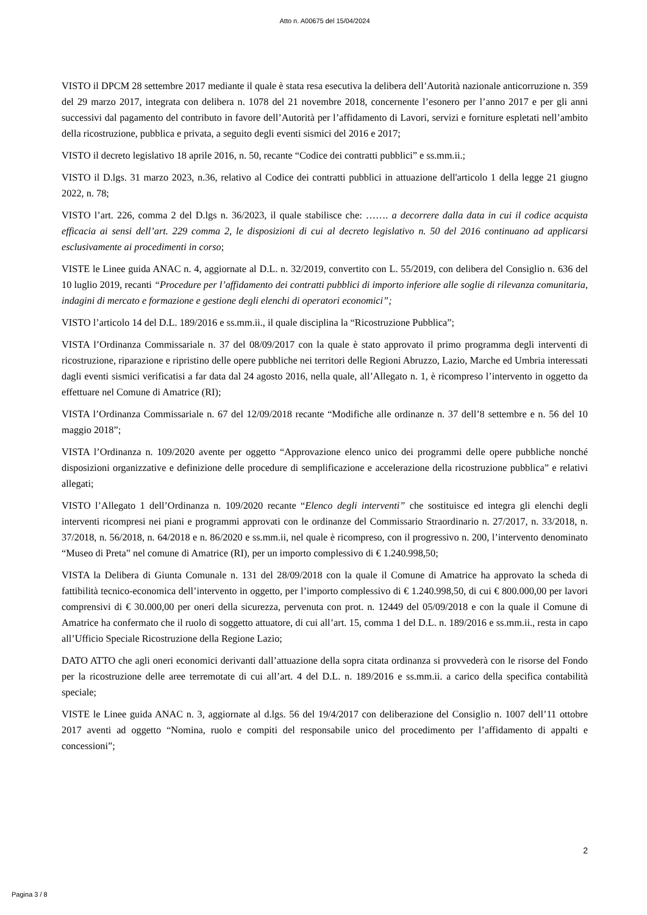Atto n. A00675 del 15/04/2024
VISTO il DPCM 28 settembre 2017 mediante il quale è stata resa esecutiva la delibera dell’Autorità nazionale anticorruzione n. 359 del 29 marzo 2017, integrata con delibera n. 1078 del 21 novembre 2018, concernente l’esonero per l’anno 2017 e per gli anni successivi dal pagamento del contributo in favore dell’Autorità per l’affidamento di Lavori, servizi e forniture espletati nell’ambito della ricostruzione, pubblica e privata, a seguito degli eventi sismici del 2016 e 2017;
VISTO il decreto legislativo 18 aprile 2016, n. 50, recante “Codice dei contratti pubblici” e ss.mm.ii.;
VISTO il D.lgs. 31 marzo 2023, n.36, relativo al Codice dei contratti pubblici in attuazione dell'articolo 1 della legge 21 giugno 2022, n. 78;
VISTO l’art. 226, comma 2 del D.lgs n. 36/2023, il quale stabilisce che: ……. a decorrere dalla data in cui il codice acquista efficacia ai sensi dell’art. 229 comma 2, le disposizioni di cui al decreto legislativo n. 50 del 2016 continuano ad applicarsi esclusivamente ai procedimenti in corso;
VISTE le Linee guida ANAC n. 4, aggiornate al D.L. n. 32/2019, convertito con L. 55/2019, con delibera del Consiglio n. 636 del 10 luglio 2019, recanti “Procedure per l’affidamento dei contratti pubblici di importo inferiore alle soglie di rilevanza comunitaria, indagini di mercato e formazione e gestione degli elenchi di operatori economici”;
VISTO l’articolo 14 del D.L. 189/2016 e ss.mm.ii., il quale disciplina la “Ricostruzione Pubblica”;
VISTA l’Ordinanza Commissariale n. 37 del 08/09/2017 con la quale è stato approvato il primo programma degli interventi di ricostruzione, riparazione e ripristino delle opere pubbliche nei territori delle Regioni Abruzzo, Lazio, Marche ed Umbria interessati dagli eventi sismici verificatisi a far data dal 24 agosto 2016, nella quale, all’Allegato n. 1, è ricompreso l’intervento in oggetto da effettuare nel Comune di Amatrice (RI);
VISTA l’Ordinanza Commissariale n. 67 del 12/09/2018 recante “Modifiche alle ordinanze n. 37 dell’8 settembre e n. 56 del 10 maggio 2018”;
VISTA l’Ordinanza n. 109/2020 avente per oggetto “Approvazione elenco unico dei programmi delle opere pubbliche nonché disposizioni organizzative e definizione delle procedure di semplificazione e accelerazione della ricostruzione pubblica” e relativi allegati;
VISTO l’Allegato 1 dell’Ordinanza n. 109/2020 recante “Elenco degli interventi” che sostituisce ed integra gli elenchi degli interventi ricompresi nei piani e programmi approvati con le ordinanze del Commissario Straordinario n. 27/2017, n. 33/2018, n. 37/2018, n. 56/2018, n. 64/2018 e n. 86/2020 e ss.mm.ii, nel quale è ricompreso, con il progressivo n. 200, l’intervento denominato “Museo di Preta” nel comune di Amatrice (RI), per un importo complessivo di € 1.240.998,50;
VISTA la Delibera di Giunta Comunale n. 131 del 28/09/2018 con la quale il Comune di Amatrice ha approvato la scheda di fattibilità tecnico-economica dell’intervento in oggetto, per l’importo complessivo di € 1.240.998,50, di cui € 800.000,00 per lavori comprensivi di € 30.000,00 per oneri della sicurezza, pervenuta con prot. n. 12449 del 05/09/2018 e con la quale il Comune di Amatrice ha confermato che il ruolo di soggetto attuatore, di cui all’art. 15, comma 1 del D.L. n. 189/2016 e ss.mm.ii., resta in capo all’Ufficio Speciale Ricostruzione della Regione Lazio;
DATO ATTO che agli oneri economici derivanti dall’attuazione della sopra citata ordinanza si provvederà con le risorse del Fondo per la ricostruzione delle aree terremotate di cui all’art. 4 del D.L. n. 189/2016 e ss.mm.ii. a carico della specifica contabilità speciale;
VISTE le Linee guida ANAC n. 3, aggiornate al d.lgs. 56 del 19/4/2017 con deliberazione del Consiglio n. 1007 dell’11 ottobre 2017 aventi ad oggetto “Nomina, ruolo e compiti del responsabile unico del procedimento per l’affidamento di appalti e concessioni”;
2
Pagina 3 / 8